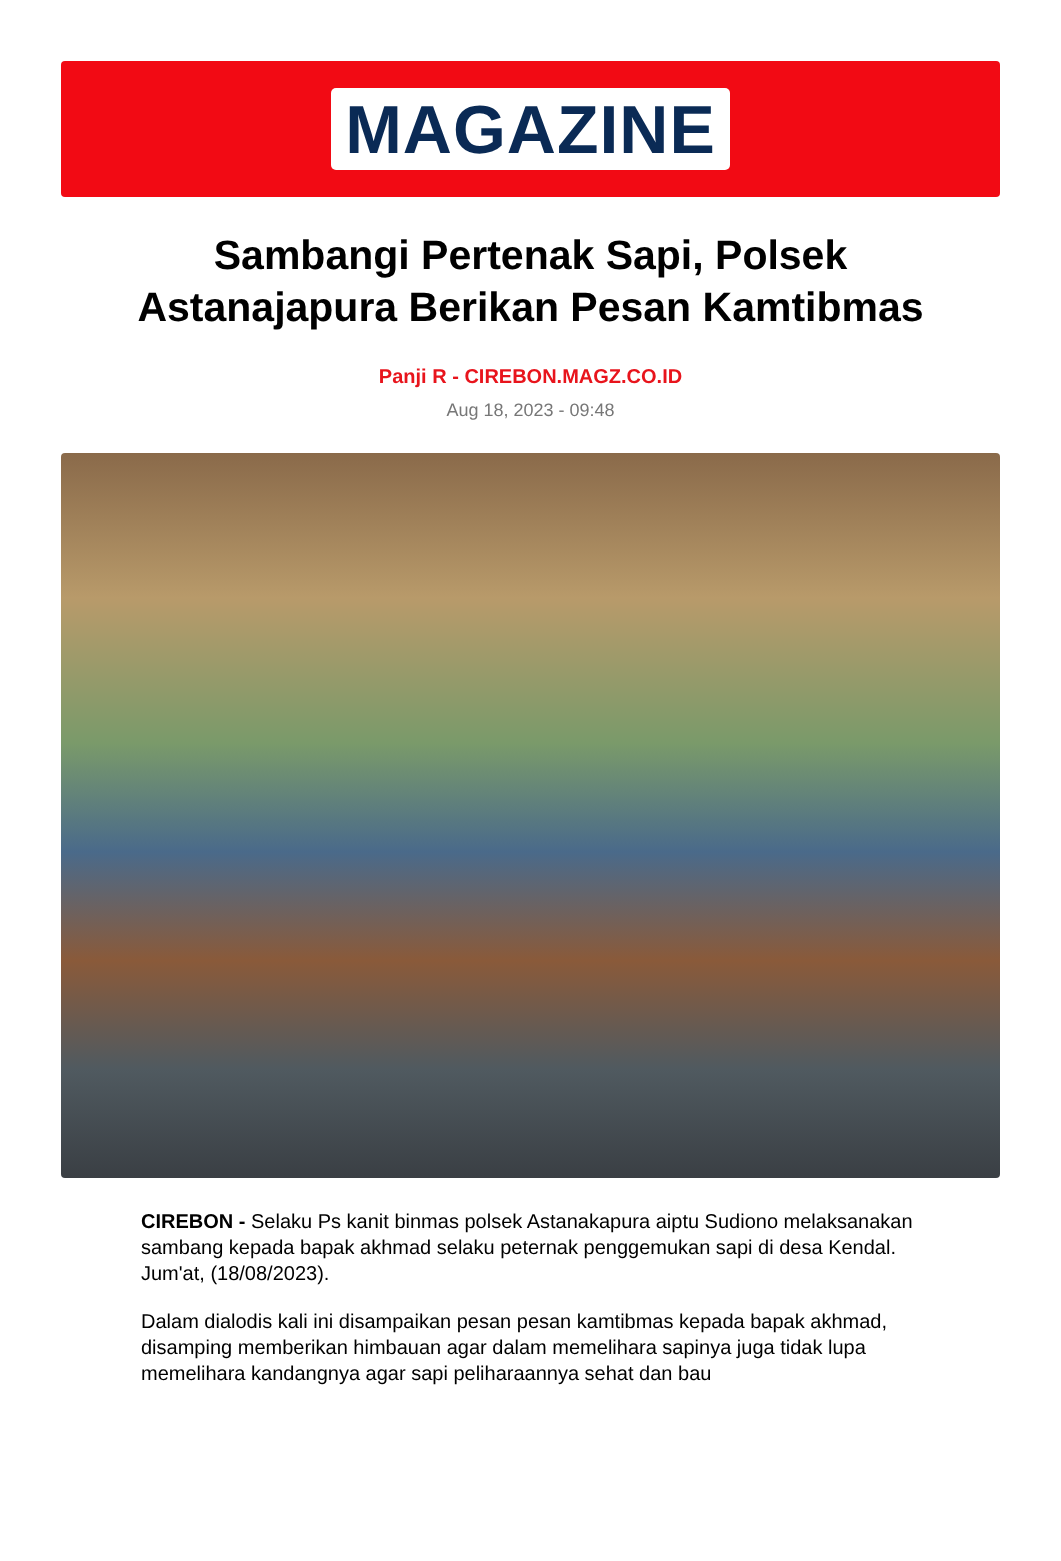MAGAZINE
Sambangi Pertenak Sapi, Polsek Astanajapura Berikan Pesan Kamtibmas
Panji R - CIREBON.MAGZ.CO.ID
Aug 18, 2023 - 09:48
CIREBON - Selaku Ps kanit binmas polsek Astanakapura aiptu Sudiono melaksanakan sambang kepada bapak akhmad selaku peternak penggemukan sapi di desa Kendal. Jum'at, (18/08/2023).
Dalam dialodis kali ini disampaikan pesan pesan kamtibmas kepada bapak akhmad, disamping memberikan himbauan agar dalam memelihara sapinya juga tidak lupa memelihara kandangnya agar sapi peliharaannya sehat dan bau